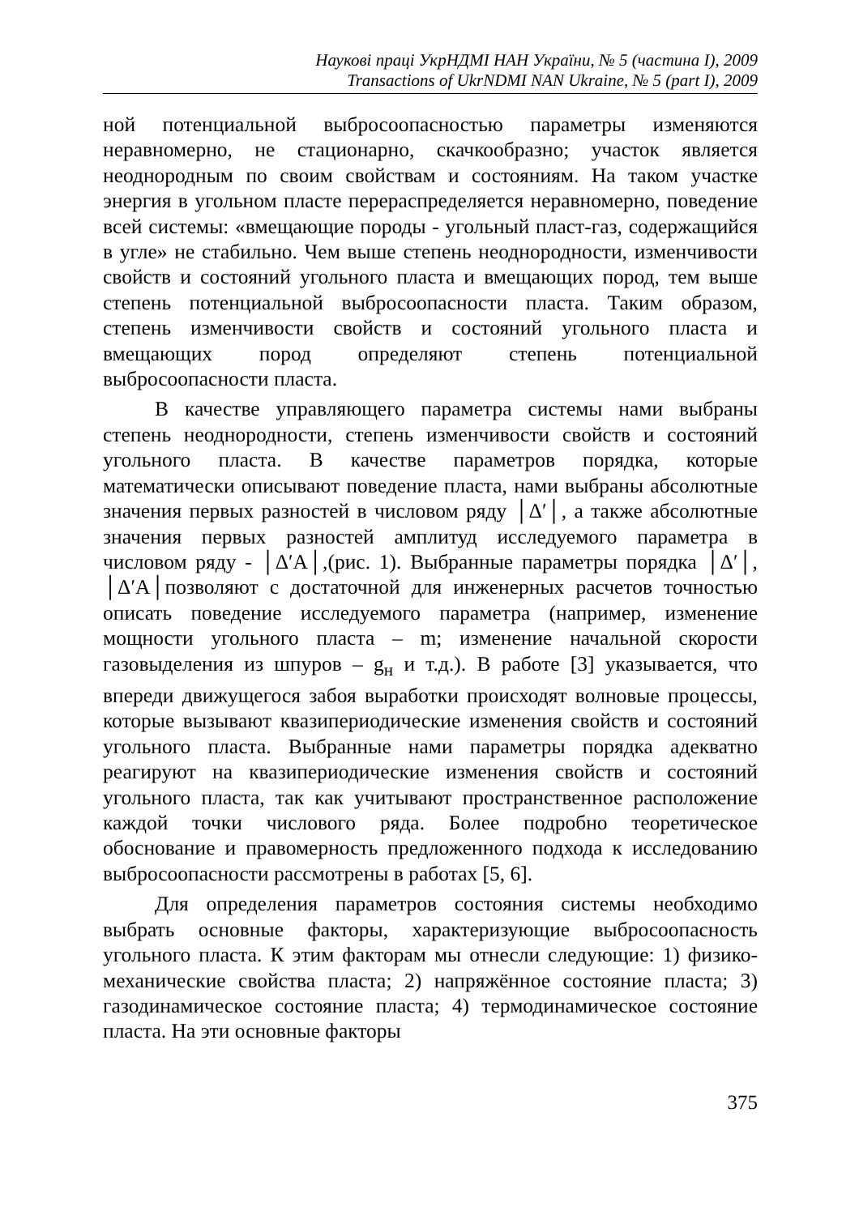Наукові праці УкрНДМІ НАН України, № 5 (частина I), 2009
Transactions of UkrNDMI NAN Ukraine, № 5 (part I), 2009
ной потенциальной выбросоопасностью параметры изменяются неравномерно, не стационарно, скачкообразно; участок является неоднородным по своим свойствам и состояниям. На таком участке энергия в угольном пласте перераспределяется неравномерно, поведение всей системы: «вмещающие породы - угольный пласт-газ, содержащийся в угле» не стабильно. Чем выше степень неоднородности, изменчивости свойств и состояний угольного пласта и вмещающих пород, тем выше степень потенциальной выбросоопасности пласта. Таким образом, степень изменчивости свойств и состояний угольного пласта и вмещающих пород определяют степень потенциальной выбросоопасности пласта.
В качестве управляющего параметра системы нами выбраны степень неоднородности, степень изменчивости свойств и состояний угольного пласта. В качестве параметров порядка, которые математически описывают поведение пласта, нами выбраны абсолютные значения первых разностей в числовом ряду │Δ′│, а также абсолютные значения первых разностей амплитуд исследуемого параметра в числовом ряду - │Δ′A│,(рис. 1). Выбранные параметры порядка │Δ′│, │Δ′A│позволяют с достаточной для инженерных расчетов точностью описать поведение исследуемого параметра (например, изменение мощности угольного пласта – m; изменение начальной скорости газовыделения из шпуров – g<sub>н</sub> и т.д.). В работе [3] указывается, что впереди движущегося забоя выработки происходят волновые процессы, которые вызывают квазипериодические изменения свойств и состояний угольного пласта. Выбранные нами параметры порядка адекватно реагируют на квазипериодические изменения свойств и состояний угольного пласта, так как учитывают пространственное расположение каждой точки числового ряда. Более подробно теоретическое обоснование и правомерность предложенного подхода к исследованию выбросоопасности рассмотрены в работах [5, 6].
Для определения параметров состояния системы необходимо выбрать основные факторы, характеризующие выбросоопасность угольного пласта. К этим факторам мы отнесли следующие: 1) физико-механические свойства пласта; 2) напряжённое состояние пласта; 3) газодинамическое состояние пласта; 4) термодинамическое состояние пласта. На эти основные факторы
375